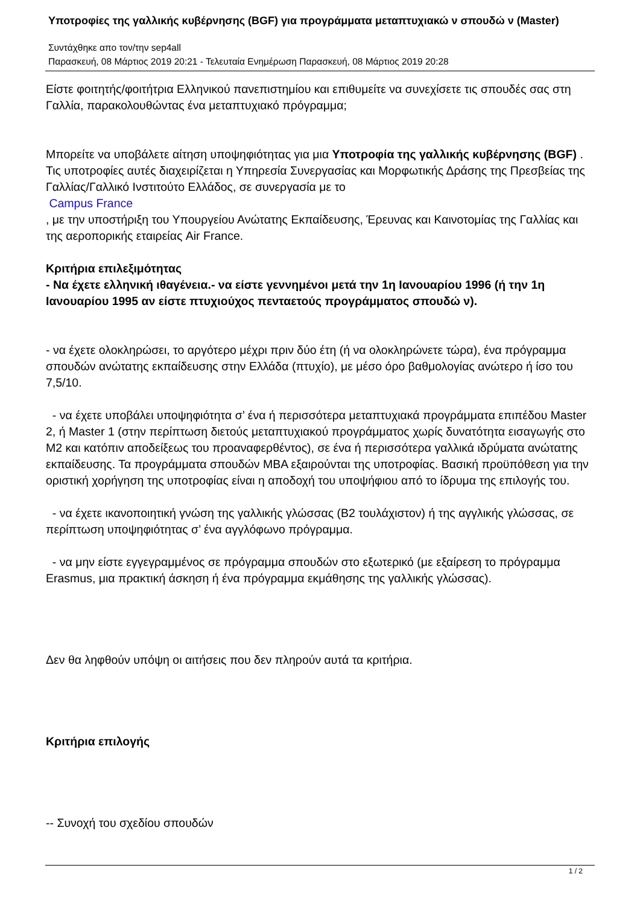Υποτροφίες της γαλλικής κυβέρνησης (BGF) για προγράμματα μεταπτυχιακώ ν σπουδώ ν (Master)
Συντάχθηκε απο τον/την sep4all
Παρασκευή, 08 Μάρτιος 2019 20:21 - Τελευταία Ενημέρωση Παρασκευή, 08 Μάρτιος 2019 20:28
Είστε φοιτητής/φοιτήτρια Ελληνικού πανεπιστημίου και επιθυμείτε να συνεχίσετε τις σπουδές σας στη Γαλλία, παρακολουθώντας ένα μεταπτυχιακό πρόγραμμα;
Μπορείτε να υποβάλετε αίτηση υποψηφιότητας για μια Υποτροφία της γαλλικής κυβέρνησης (BGF) . Τις υποτροφίες αυτές διαχειρίζεται η Υπηρεσία Συνεργασίας και Μορφωτικής Δράσης της Πρεσβείας της Γαλλίας/Γαλλικό Ινστιτούτο Ελλάδος, σε συνεργασία με το
Campus France
, με την υποστήριξη του Υπουργείου Ανώτατης Εκπαίδευσης, Έρευνας και Καινοτομίας της Γαλλίας και της αεροπορικής εταιρείας Air France.
Κριτήρια επιλεξιμότητας
- Να έχετε ελληνική ιθαγένεια.- να είστε γεννημένοι μετά την 1η Ιανουαρίου 1996 (ή την 1η Ιανουαρίου 1995 αν είστε πτυχιούχος πενταετούς προγράμματος σπουδώ ν).
- να έχετε ολοκληρώσει, το αργότερο μέχρι πριν δύο έτη (ή να ολοκληρώνετε τώρα), ένα πρόγραμμα σπουδών ανώτατης εκπαίδευσης στην Ελλάδα (πτυχίο), με μέσο όρο βαθμολογίας ανώτερο ή ίσο του 7,5/10.
- να έχετε υποβάλει υποψηφιότητα σ’ ένα ή περισσότερα μεταπτυχιακά προγράμματα επιπέδου Master 2, ή Master 1 (στην περίπτωση διετούς μεταπτυχιακού προγράμματος χωρίς δυνατότητα εισαγωγής στο M2 και κατόπιν αποδείξεως του προαναφερθέντος), σε ένα ή περισσότερα γαλλικά ιδρύματα ανώτατης εκπαίδευσης. Τα προγράμματα σπουδών MBA εξαιρούνται της υποτροφίας. Βασική προϋπόθεση για την οριστική χορήγηση της υποτροφίας είναι η αποδοχή του υποψήφιου από το ίδρυμα της επιλογής του.
- να έχετε ικανοποιητική γνώση της γαλλικής γλώσσας (B2 τουλάχιστον) ή της αγγλικής γλώσσας, σε περίπτωση υποψηφιότητας σ’ ένα αγγλόφωνο πρόγραμμα.
- να μην είστε εγγεγραμμένος σε πρόγραμμα σπουδών στο εξωτερικό (με εξαίρεση το πρόγραμμα Erasmus, μια πρακτική άσκηση ή ένα πρόγραμμα εκμάθησης της γαλλικής γλώσσας).
Δεν θα ληφθούν υπόψη οι αιτήσεις που δεν πληρούν αυτά τα κριτήρια.
Κριτήρια επιλογής
-- Συνοχή του σχεδίου σπουδών
1 / 2